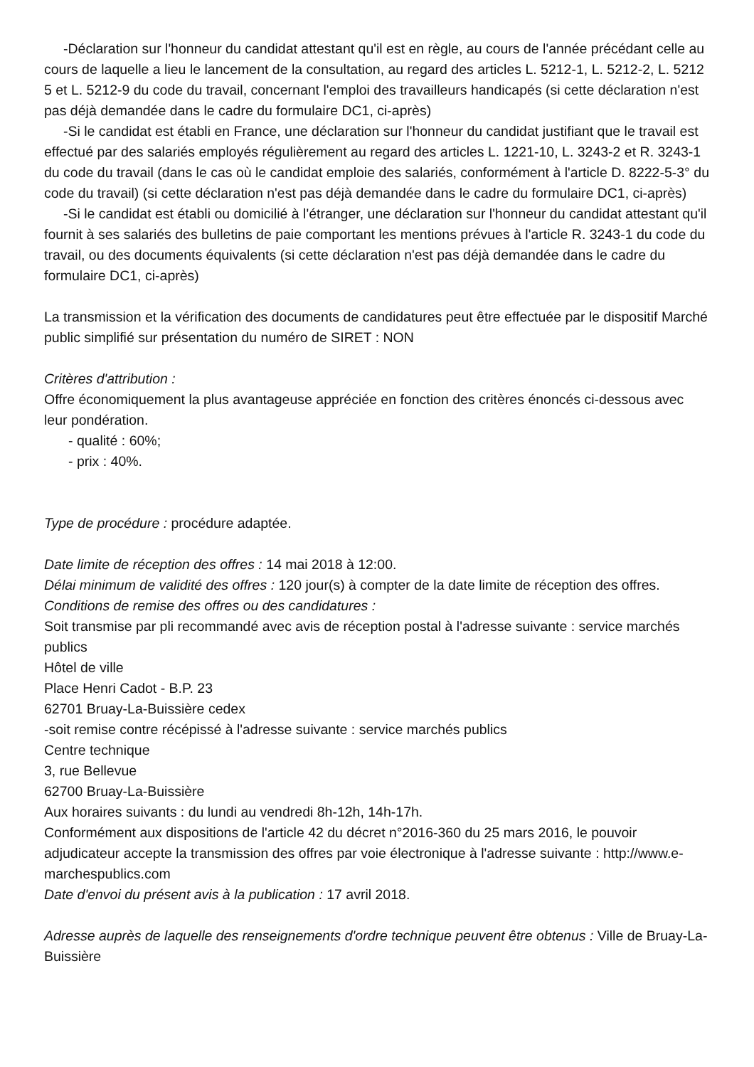-Déclaration sur l'honneur du candidat attestant qu'il est en règle, au cours de l'année précédant celle au cours de laquelle a lieu le lancement de la consultation, au regard des articles L. 5212-1, L. 5212-2, L. 5212 5 et L. 5212-9 du code du travail, concernant l'emploi des travailleurs handicapés (si cette déclaration n'est pas déjà demandée dans le cadre du formulaire DC1, ci-après)
-Si le candidat est établi en France, une déclaration sur l'honneur du candidat justifiant que le travail est effectué par des salariés employés régulièrement au regard des articles L. 1221-10, L. 3243-2 et R. 3243-1 du code du travail (dans le cas où le candidat emploie des salariés, conformément à l'article D. 8222-5-3° du code du travail) (si cette déclaration n'est pas déjà demandée dans le cadre du formulaire DC1, ci-après)
-Si le candidat est établi ou domicilié à l'étranger, une déclaration sur l'honneur du candidat attestant qu'il fournit à ses salariés des bulletins de paie comportant les mentions prévues à l'article R. 3243-1 du code du travail, ou des documents équivalents (si cette déclaration n'est pas déjà demandée dans le cadre du formulaire DC1, ci-après)
La transmission et la vérification des documents de candidatures peut être effectuée par le dispositif Marché public simplifié sur présentation du numéro de SIRET : NON
Critères d'attribution :
Offre économiquement la plus avantageuse appréciée en fonction des critères énoncés ci-dessous avec leur pondération.
- qualité : 60%;
- prix : 40%.
Type de procédure : procédure adaptée.
Date limite de réception des offres : 14 mai 2018 à 12:00.
Délai minimum de validité des offres : 120 jour(s) à compter de la date limite de réception des offres.
Conditions de remise des offres ou des candidatures :
Soit transmise par pli recommandé avec avis de réception postal à l'adresse suivante : service marchés publics
Hôtel de ville
Place Henri Cadot - B.P. 23
62701 Bruay-La-Buissière cedex
-soit remise contre récépissé à l'adresse suivante : service marchés publics
Centre technique
3, rue Bellevue
62700 Bruay-La-Buissière
Aux horaires suivants : du lundi au vendredi 8h-12h, 14h-17h.
Conformément aux dispositions de l'article 42 du décret n°2016-360 du 25 mars 2016, le pouvoir adjudicateur accepte la transmission des offres par voie électronique à l'adresse suivante : http://www.e-marchespublics.com
Date d'envoi du présent avis à la publication : 17 avril 2018.
Adresse auprès de laquelle des renseignements d'ordre technique peuvent être obtenus : Ville de Bruay-La-Buissière